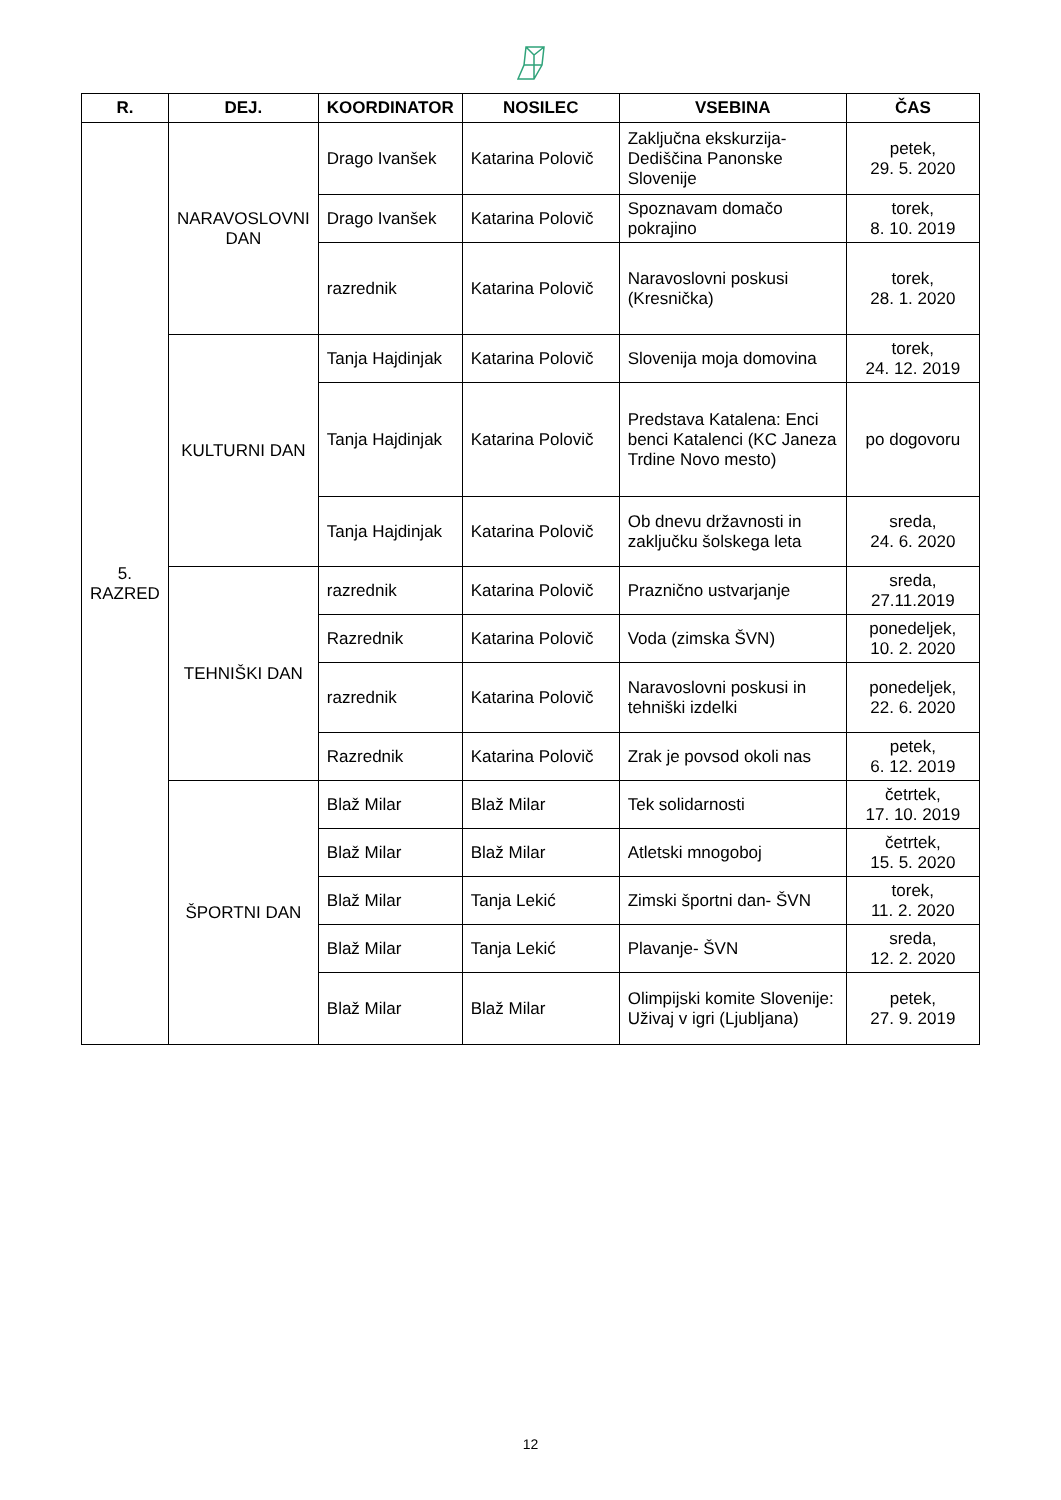| R. | DEJ. | KOORDINATOR | NOSILEC | VSEBINA | ČAS |
| --- | --- | --- | --- | --- | --- |
| 5. RAZRED | NARAVOSLOVNI DAN | Drago Ivanšek | Katarina Polovič | Zaključna ekskurzija- Dediščina Panonske Slovenije | petek, 29. 5. 2020 |
| | | Drago Ivanšek | Katarina Polovič | Spoznavam domačo pokrajino | torek, 8. 10. 2019 |
| | | razrednik | Katarina Polovič | Naravoslovni poskusi (Kresnička) | torek, 28. 1. 2020 |
| | KULTURNI DAN | Tanja Hajdinjak | Katarina Polovič | Slovenija moja domovina | torek, 24. 12. 2019 |
| | | Tanja Hajdinjak | Katarina Polovič | Predstava Katalena: Enci benci Katalenci (KC Janeza Trdine Novo mesto) | po dogovoru |
| | | Tanja Hajdinjak | Katarina Polovič | Ob dnevu državnosti in zaključku šolskega leta | sreda, 24. 6. 2020 |
| | TEHNIŠKI DAN | razrednik | Katarina Polovič | Praznično ustvarjanje | sreda, 27.11.2019 |
| | | Razrednik | Katarina Polovič | Voda (zimska ŠVN) | ponedeljek, 10. 2. 2020 |
| | | razrednik | Katarina Polovič | Naravoslovni poskusi in tehniški izdelki | ponedeljek, 22. 6. 2020 |
| | | Razrednik | Katarina Polovič | Zrak je povsod okoli nas | petek, 6. 12. 2019 |
| | ŠPORTNI DAN | Blaž Milar | Blaž Milar | Tek solidarnosti | četrtek, 17. 10. 2019 |
| | | Blaž Milar | Blaž Milar | Atletski mnogoboj | četrtek, 15. 5. 2020 |
| | | Blaž Milar | Tanja Lekić | Zimski športni dan- ŠVN | torek, 11. 2. 2020 |
| | | Blaž Milar | Tanja Lekić | Plavanje- ŠVN | sreda, 12. 2. 2020 |
| | | Blaž Milar | Blaž Milar | Olimpijski komite Slovenije: Uživaj v igri (Ljubljana) | petek, 27. 9. 2019 |
12